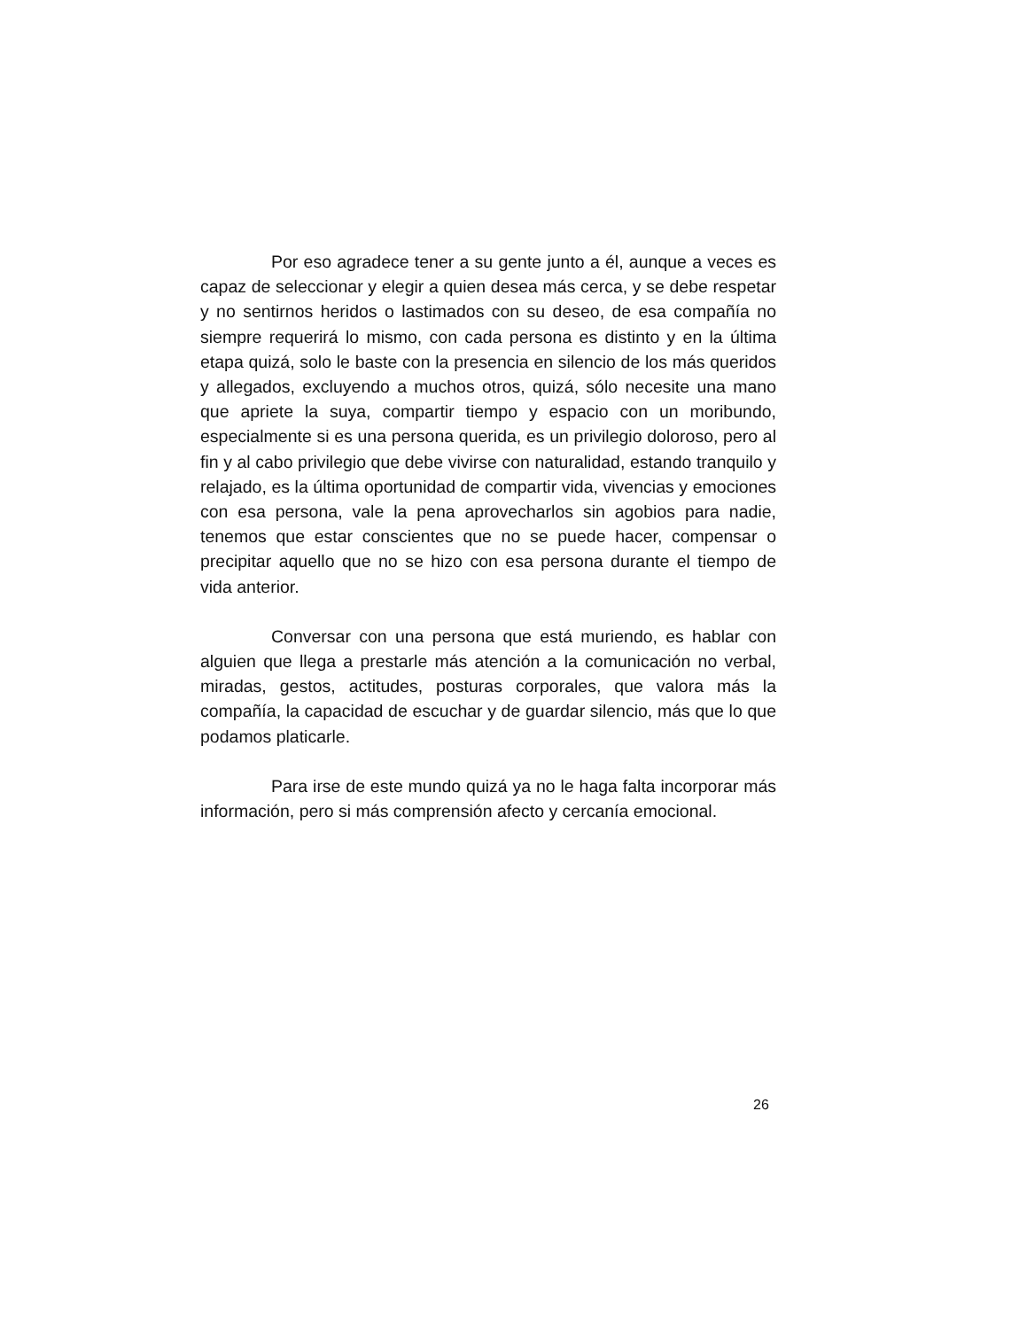Por eso agradece tener a su gente junto a él, aunque a veces es capaz de seleccionar y elegir a quien desea más cerca, y se debe respetar y no sentirnos heridos o lastimados con su deseo, de esa compañía no siempre requerirá lo mismo, con cada persona es distinto y en la última etapa quizá, solo le baste con la presencia en silencio de los más queridos y allegados, excluyendo a muchos otros, quizá, sólo necesite una mano que apriete la suya, compartir tiempo y espacio con un moribundo, especialmente si es una persona querida, es un privilegio doloroso, pero al fin y al cabo privilegio que debe vivirse con naturalidad, estando tranquilo y relajado, es la última oportunidad de compartir vida, vivencias y emociones con esa persona, vale la pena aprovecharlos sin agobios para nadie, tenemos que estar conscientes que no se puede hacer, compensar o precipitar aquello que no se hizo con esa persona durante el tiempo de vida anterior.
Conversar con una persona que está muriendo, es hablar con alguien que llega a prestarle más atención a la comunicación no verbal, miradas, gestos, actitudes, posturas corporales, que valora más la compañía, la capacidad de escuchar y de guardar silencio, más que lo que podamos platicarle.
Para irse de este mundo quizá ya no le haga falta incorporar más información, pero si más comprensión afecto y cercanía emocional.
26